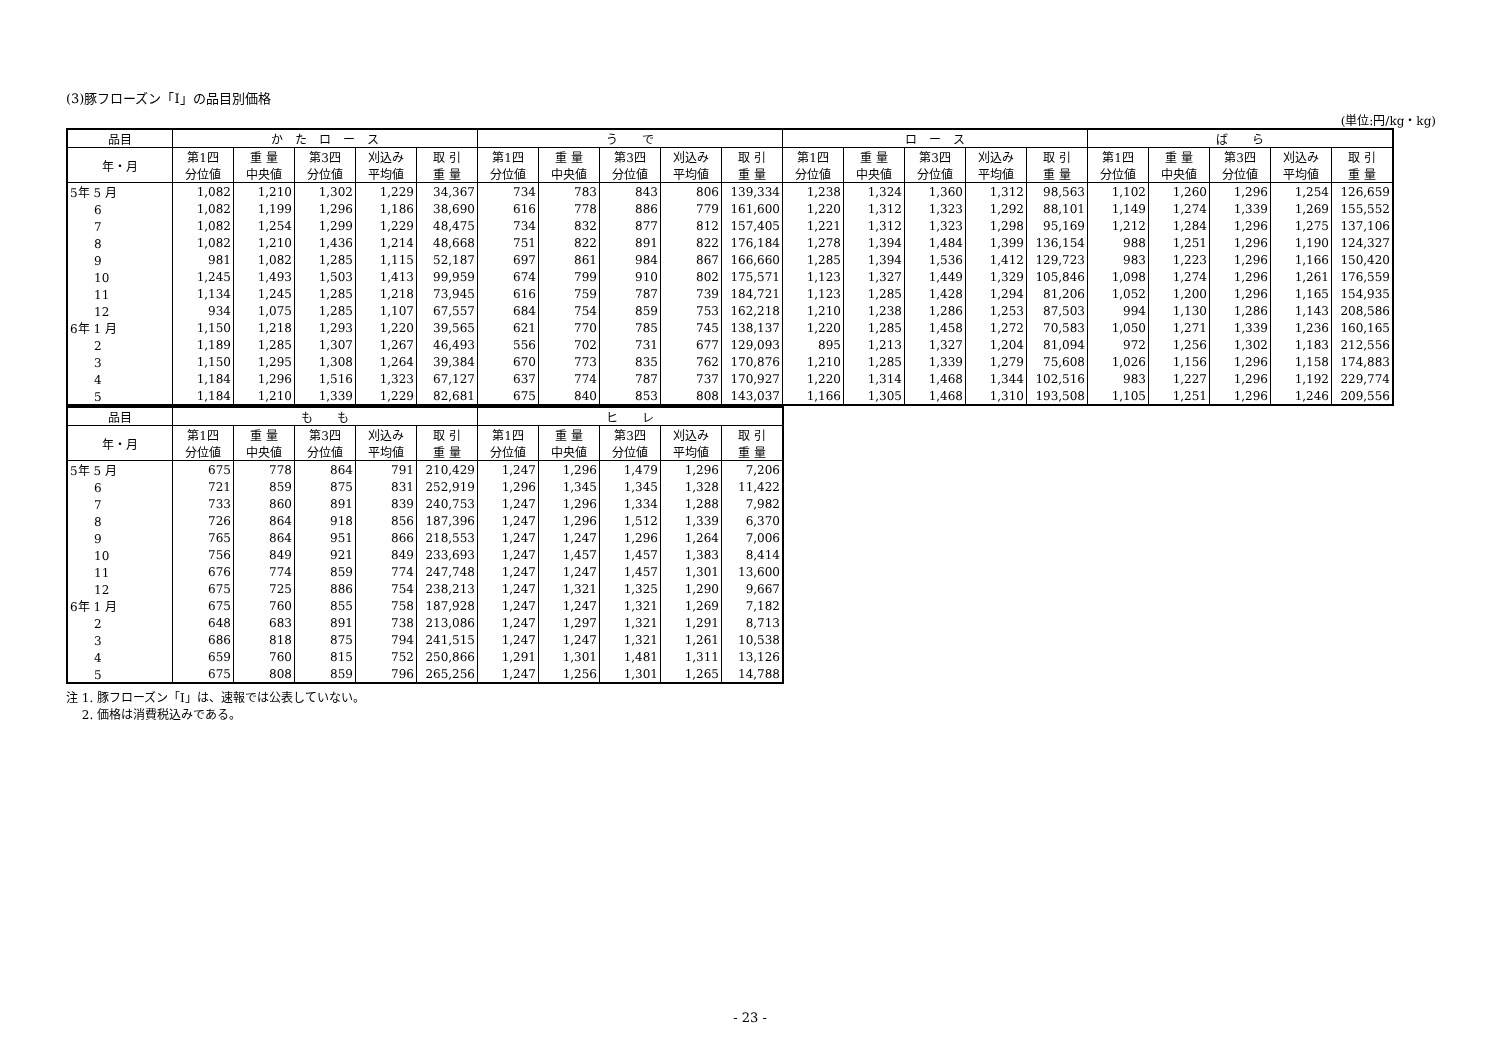(3)豚フローズン「Ⅰ」の品目別価格
(単位:円/kg・kg)
| 品目 | か た ロ ー ス | | | | | う で | | | | | ロ ー ス | | | | | ば ら | | | | |
| --- | --- | --- | --- | --- | --- | --- | --- | --- | --- | --- | --- | --- | --- | --- | --- | --- | --- | --- | --- | --- |
| 年・月 | 第1四 分位値 | 重 量 中央値 | 第3四 分位値 | 刈込み 平均値 | 取 引 重 量 | 第1四 分位値 | 重 量 中央値 | 第3四 分位値 | 刈込み 平均値 | 取 引 重 量 | 第1四 分位値 | 重 量 中央値 | 第3四 分位値 | 刈込み 平均値 | 取 引 重 量 | 第1四 分位値 | 重 量 中央値 | 第3四 分位値 | 刈込み 平均値 | 取 引 重 量 |
| 5年 5 月 | 1,082 | 1,210 | 1,302 | 1,229 | 34,367 | 734 | 783 | 843 | 806 | 139,334 | 1,238 | 1,324 | 1,360 | 1,312 | 98,563 | 1,102 | 1,260 | 1,296 | 1,254 | 126,659 |
| 6 | 1,082 | 1,199 | 1,296 | 1,186 | 38,690 | 616 | 778 | 886 | 779 | 161,600 | 1,220 | 1,312 | 1,323 | 1,292 | 88,101 | 1,149 | 1,274 | 1,339 | 1,269 | 155,552 |
| 7 | 1,082 | 1,254 | 1,299 | 1,229 | 48,475 | 734 | 832 | 877 | 812 | 157,405 | 1,221 | 1,312 | 1,323 | 1,298 | 95,169 | 1,212 | 1,284 | 1,296 | 1,275 | 137,106 |
| 8 | 1,082 | 1,210 | 1,436 | 1,214 | 48,668 | 751 | 822 | 891 | 822 | 176,184 | 1,278 | 1,394 | 1,484 | 1,399 | 136,154 | 988 | 1,251 | 1,296 | 1,190 | 124,327 |
| 9 | 981 | 1,082 | 1,285 | 1,115 | 52,187 | 697 | 861 | 984 | 867 | 166,660 | 1,285 | 1,394 | 1,536 | 1,412 | 129,723 | 983 | 1,223 | 1,296 | 1,166 | 150,420 |
| 10 | 1,245 | 1,493 | 1,503 | 1,413 | 99,959 | 674 | 799 | 910 | 802 | 175,571 | 1,123 | 1,327 | 1,449 | 1,329 | 105,846 | 1,098 | 1,274 | 1,296 | 1,261 | 176,559 |
| 11 | 1,134 | 1,245 | 1,285 | 1,218 | 73,945 | 616 | 759 | 787 | 739 | 184,721 | 1,123 | 1,285 | 1,428 | 1,294 | 81,206 | 1,052 | 1,200 | 1,296 | 1,165 | 154,935 |
| 12 | 934 | 1,075 | 1,285 | 1,107 | 67,557 | 684 | 754 | 859 | 753 | 162,218 | 1,210 | 1,238 | 1,286 | 1,253 | 87,503 | 994 | 1,130 | 1,286 | 1,143 | 208,586 |
| 6年 1 月 | 1,150 | 1,218 | 1,293 | 1,220 | 39,565 | 621 | 770 | 785 | 745 | 138,137 | 1,220 | 1,285 | 1,458 | 1,272 | 70,583 | 1,050 | 1,271 | 1,339 | 1,236 | 160,165 |
| 2 | 1,189 | 1,285 | 1,307 | 1,267 | 46,493 | 556 | 702 | 731 | 677 | 129,093 | 895 | 1,213 | 1,327 | 1,204 | 81,094 | 972 | 1,256 | 1,302 | 1,183 | 212,556 |
| 3 | 1,150 | 1,295 | 1,308 | 1,264 | 39,384 | 670 | 773 | 835 | 762 | 170,876 | 1,210 | 1,285 | 1,339 | 1,279 | 75,608 | 1,026 | 1,156 | 1,296 | 1,158 | 174,883 |
| 4 | 1,184 | 1,296 | 1,516 | 1,323 | 67,127 | 637 | 774 | 787 | 737 | 170,927 | 1,220 | 1,314 | 1,468 | 1,344 | 102,516 | 983 | 1,227 | 1,296 | 1,192 | 229,774 |
| 5 | 1,184 | 1,210 | 1,339 | 1,229 | 82,681 | 675 | 840 | 853 | 808 | 143,037 | 1,166 | 1,305 | 1,468 | 1,310 | 193,508 | 1,105 | 1,251 | 1,296 | 1,246 | 209,556 |
| 品目 | も も | | | | | ヒ レ | | | | |
| --- | --- | --- | --- | --- | --- | --- | --- | --- | --- | --- |
| 年・月 | 第1四 分位値 | 重 量 中央値 | 第3四 分位値 | 刈込み 平均値 | 取 引 重 量 | 第1四 分位値 | 重 量 中央値 | 第3四 分位値 | 刈込み 平均値 | 取 引 重 量 |
| 5年 5 月 | 675 | 778 | 864 | 791 | 210,429 | 1,247 | 1,296 | 1,479 | 1,296 | 7,206 |
| 6 | 721 | 859 | 875 | 831 | 252,919 | 1,296 | 1,345 | 1,345 | 1,328 | 11,422 |
| 7 | 733 | 860 | 891 | 839 | 240,753 | 1,247 | 1,296 | 1,334 | 1,288 | 7,982 |
| 8 | 726 | 864 | 918 | 856 | 187,396 | 1,247 | 1,296 | 1,512 | 1,339 | 6,370 |
| 9 | 765 | 864 | 951 | 866 | 218,553 | 1,247 | 1,247 | 1,296 | 1,264 | 7,006 |
| 10 | 756 | 849 | 921 | 849 | 233,693 | 1,247 | 1,457 | 1,457 | 1,383 | 8,414 |
| 11 | 676 | 774 | 859 | 774 | 247,748 | 1,247 | 1,247 | 1,457 | 1,301 | 13,600 |
| 12 | 675 | 725 | 886 | 754 | 238,213 | 1,247 | 1,321 | 1,325 | 1,290 | 9,667 |
| 6年 1 月 | 675 | 760 | 855 | 758 | 187,928 | 1,247 | 1,247 | 1,321 | 1,269 | 7,182 |
| 2 | 648 | 683 | 891 | 738 | 213,086 | 1,247 | 1,297 | 1,321 | 1,291 | 8,713 |
| 3 | 686 | 818 | 875 | 794 | 241,515 | 1,247 | 1,247 | 1,321 | 1,261 | 10,538 |
| 4 | 659 | 760 | 815 | 752 | 250,866 | 1,291 | 1,301 | 1,481 | 1,311 | 13,126 |
| 5 | 675 | 808 | 859 | 796 | 265,256 | 1,247 | 1,256 | 1,301 | 1,265 | 14,788 |
注 1. 豚フローズン「Ⅰ」は、速報では公表していない。
　 2. 価格は消費税込みである。
- 23 -